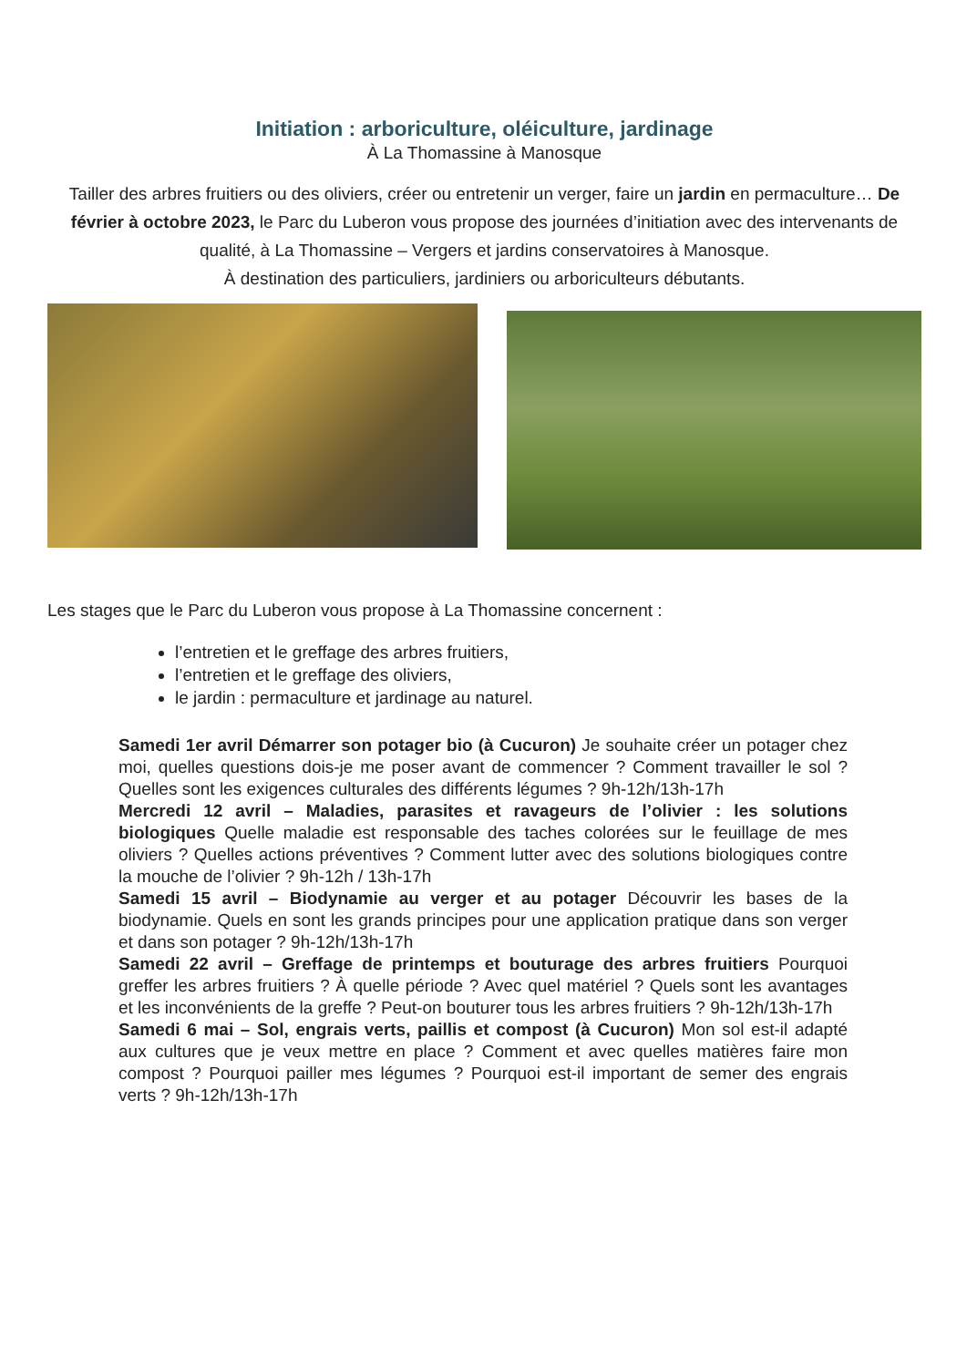Initiation : arboriculture, oléiculture, jardinage
À La Thomassine à Manosque
Tailler des arbres fruitiers ou des oliviers, créer ou entretenir un verger, faire un jardin en permaculture… De février à octobre 2023, le Parc du Luberon vous propose des journées d’initiation avec des intervenants de qualité, à La Thomassine – Vergers et jardins conservatoires à Manosque.
À destination des particuliers, jardiniers ou arboriculteurs débutants.
Les stages que le Parc du Luberon vous propose à La Thomassine concernent :
l’entretien et le greffage des arbres fruitiers,
l’entretien et le greffage des oliviers,
le jardin : permaculture et jardinage au naturel.
Samedi 1er avril Démarrer son potager bio (à Cucuron) Je souhaite créer un potager chez moi, quelles questions dois-je me poser avant de commencer ? Comment travailler le sol ? Quelles sont les exigences culturales des différents légumes ? 9h-12h/13h-17h
Mercredi 12 avril – Maladies, parasites et ravageurs de l’olivier : les solutions biologiques Quelle maladie est responsable des taches colorées sur le feuillage de mes oliviers ? Quelles actions préventives ? Comment lutter avec des solutions biologiques contre la mouche de l’olivier ? 9h-12h / 13h-17h
Samedi 15 avril – Biodynamie au verger et au potager Découvrir les bases de la biodynamie. Quels en sont les grands principes pour une application pratique dans son verger et dans son potager ? 9h-12h/13h-17h
Samedi 22 avril – Greffage de printemps et bouturage des arbres fruitiers Pourquoi greffer les arbres fruitiers ? À quelle période ? Avec quel matériel ? Quels sont les avantages et les inconvénients de la greffe ? Peut-on bouturer tous les arbres fruitiers ? 9h-12h/13h-17h
Samedi 6 mai – Sol, engrais verts, paillis et compost (à Cucuron) Mon sol est-il adapté aux cultures que je veux mettre en place ? Comment et avec quelles matières faire mon compost ? Pourquoi pailler mes légumes ? Pourquoi est-il important de semer des engrais verts ? 9h-12h/13h-17h